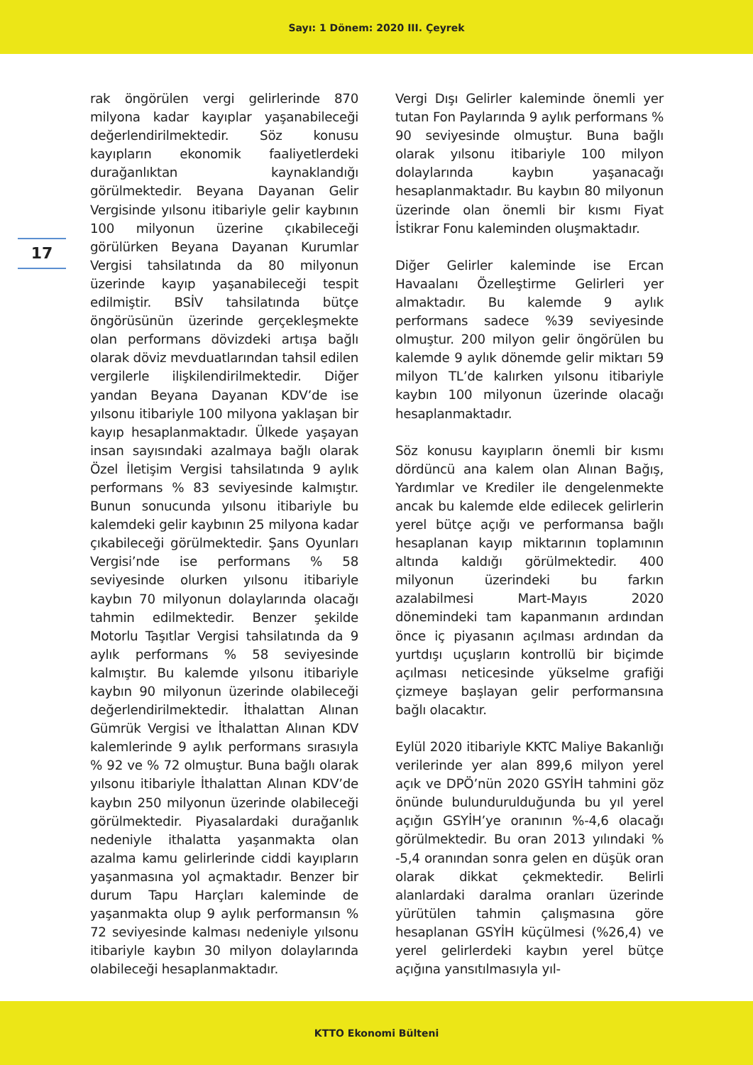Sayı: 1 Dönem: 2020 III. Çeyrek
17
rak öngörülen vergi gelirlerinde 870 milyona kadar kayıplar yaşanabileceği değerlendirilmektedir. Söz konusu kayıpların ekonomik faaliyetlerdeki durağanlıktan kaynaklandığı görülmektedir. Beyana Dayanan Gelir Vergisinde yılsonu itibariyle gelir kaybının 100 milyonun üzerine çıkabileceği görülürken Beyana Dayanan Kurumlar Vergisi tahsilatında da 80 milyonun üzerinde kayıp yaşanabileceği tespit edilmiştir. BSİV tahsilatında bütçe öngörüsünün üzerinde gerçekleşmekte olan performans dövizdeki artışa bağlı olarak döviz mevduatlarından tahsil edilen vergilerle ilişkilendirilmektedir. Diğer yandan Beyana Dayanan KDV’de ise yılsonu itibariyle 100 milyona yaklaşan bir kayıp hesaplanmaktadır. Ülkede yaşayan insan sayısındaki azalmaya bağlı olarak Özel İletişim Vergisi tahsilatında 9 aylık performans % 83 seviyesinde kalmıştır. Bunun sonucunda yılsonu itibariyle bu kalemdeki gelir kaybının 25 milyona kadar çıkabileceği görülmektedir. Şans Oyunları Vergisi’nde ise performans % 58 seviyesinde olurken yılsonu itibariyle kaybın 70 milyonun dolaylarında olacağı tahmin edilmektedir. Benzer şekilde Motorlu Taşıtlar Vergisi tahsilatında da 9 aylık performans % 58 seviyesinde kalmıştır. Bu kalemde yılsonu itibariyle kaybın 90 milyonun üzerinde olabileceği değerlendirilmektedir. İthalattan Alınan Gümrük Vergisi ve İthalattan Alınan KDV kalemlerinde 9 aylık performans sırasıyla % 92 ve % 72 olmuştur. Buna bağlı olarak yılsonu itibariyle İthalattan Alınan KDV’de kaybın 250 milyonun üzerinde olabileceği görülmektedir. Piyasalardaki durağanlık nedeniyle ithalatta yaşanmakta olan azalma kamu gelirlerinde ciddi kayıpların yaşanmasına yol açmaktadır. Benzer bir durum Tapu Harçları kaleminde de yaşanmakta olup 9 aylık performansın % 72 seviyesinde kalması nedeniyle yılsonu itibariyle kaybın 30 milyon dolaylarında olabileceği hesaplanmaktadır.
Vergi Dışı Gelirler kaleminde önemli yer tutan Fon Paylarında 9 aylık performans % 90 seviyesinde olmuştur. Buna bağlı olarak yılsonu itibariyle 100 milyon dolaylarında kaybın yaşanacağı hesaplanmaktadır. Bu kaybın 80 milyonun üzerinde olan önemli bir kısmı Fiyat İstikrar Fonu kaleminden oluşmaktadır.
Diğer Gelirler kaleminde ise Ercan Havaalanı Özelleştirme Gelirleri yer almaktadır. Bu kalemde 9 aylık performans sadece %39 seviyesinde olmuştur. 200 milyon gelir öngörülen bu kalemde 9 aylık dönemde gelir miktarı 59 milyon TL’de kalırken yılsonu itibariyle kaybın 100 milyonun üzerinde olacağı hesaplanmaktadır.
Söz konusu kayıpların önemli bir kısmı dördüncü ana kalem olan Alınan Bağış, Yardımlar ve Krediler ile dengelenmekte ancak bu kalemde elde edilecek gelirlerin yerel bütçe açığı ve performansa bağlı hesaplanan kayıp miktarının toplamının altında kaldığı görülmektedir. 400 milyonun üzerindeki bu farkın azalabilmesi Mart-Mayıs 2020 dönemindeki tam kapanmanın ardından önce iç piyasanın açılması ardından da yurtdışı uçuşların kontrollü bir biçimde açılması neticesinde yükselme grafiği çizmeye başlayan gelir performansına bağlı olacaktır.
Eylül 2020 itibariyle KKTC Maliye Bakanlığı verilerinde yer alan 899,6 milyon yerel açık ve DPÖ’nün 2020 GSYİH tahmini göz önünde bulundurulduğunda bu yıl yerel açığın GSYİH’ye oranının %-4,6 olacağı görülmektedir. Bu oran 2013 yılındaki % -5,4 oranından sonra gelen en düşük oran olarak dikkat çekmektedir. Belirli alanlardaki daralma oranları üzerinde yürütülen tahmin çalışmasına göre hesaplanan GSYİH küçülmesi (%26,4) ve yerel gelirlerdeki kaybın yerel bütçe açığına yansıtılmasıyla yıl-
KTTO Ekonomi Bülteni